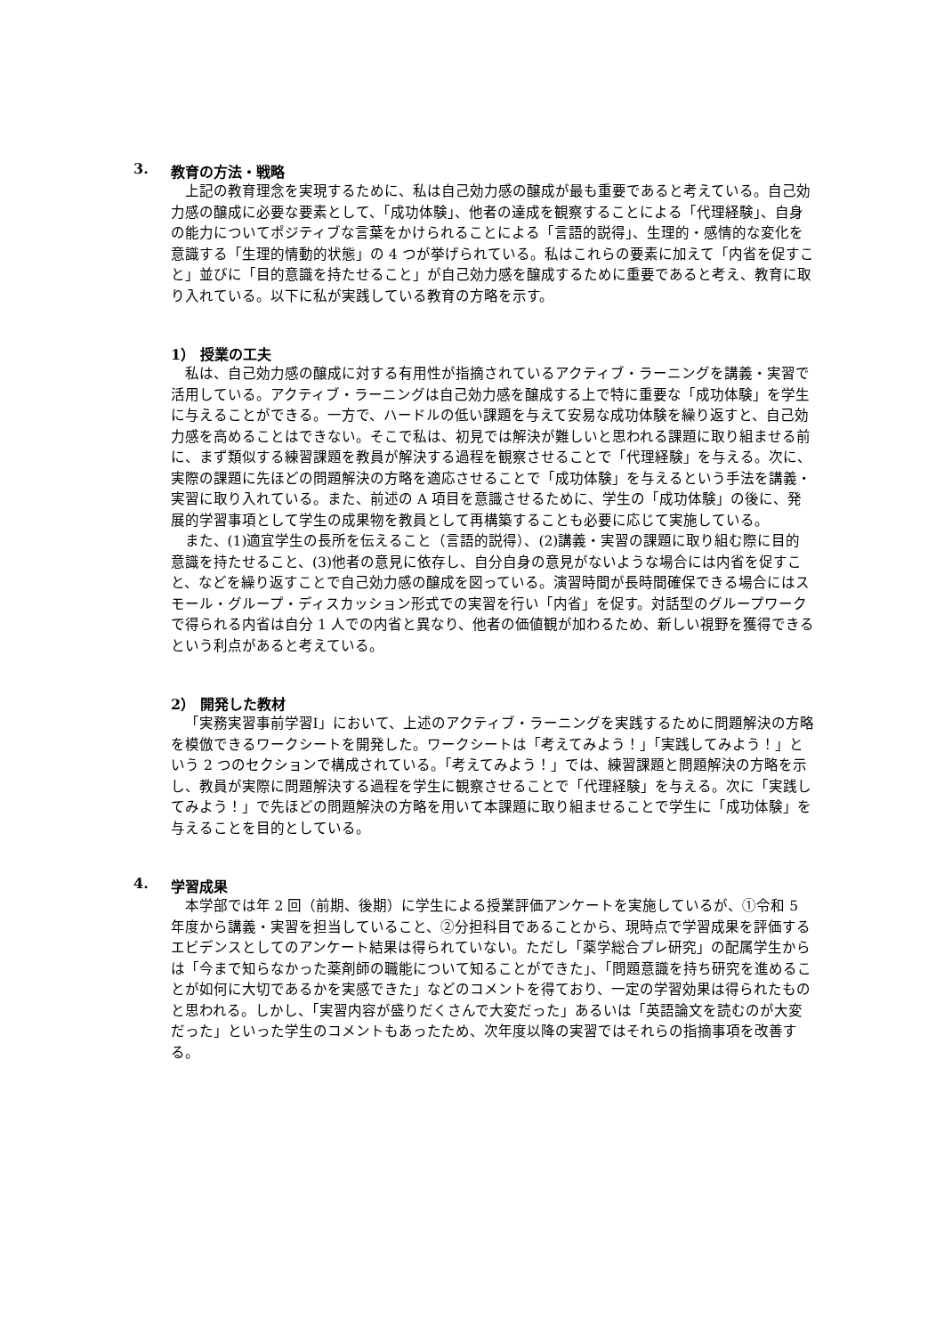3. 教育の方法・戦略
上記の教育理念を実現するために、私は自己効力感の醸成が最も重要であると考えている。自己効力感の醸成に必要な要素として、「成功体験」、他者の達成を観察することによる「代理経験」、自身の能力についてポジティブな言葉をかけられることによる「言語的説得」、生理的・感情的な変化を意識する「生理的情動的状態」の 4 つが挙げられている。私はこれらの要素に加えて「内省を促すこと」並びに「目的意識を持たせること」が自己効力感を醸成するために重要であると考え、教育に取り入れている。以下に私が実践している教育の方略を示す。
1） 授業の工夫
私は、自己効力感の醸成に対する有用性が指摘されているアクティブ・ラーニングを講義・実習で活用している。アクティブ・ラーニングは自己効力感を醸成する上で特に重要な「成功体験」を学生に与えることができる。一方で、ハードルの低い課題を与えて安易な成功体験を繰り返すと、自己効力感を高めることはできない。そこで私は、初見では解決が難しいと思われる課題に取り組ませる前に、まず類似する練習課題を教員が解決する過程を観察させることで「代理経験」を与える。次に、実際の課題に先ほどの問題解決の方略を適応させることで「成功体験」を与えるという手法を講義・実習に取り入れている。また、前述の A 項目を意識させるために、学生の「成功体験」の後に、発展的学習事項として学生の成果物を教員として再構築することも必要に応じて実施している。
また、(1)適宜学生の長所を伝えること（言語的説得）、(2)講義・実習の課題に取り組む際に目的意識を持たせること、(3)他者の意見に依存し、自分自身の意見がないような場合には内省を促すこと、などを繰り返すことで自己効力感の醸成を図っている。演習時間が長時間確保できる場合にはスモール・グループ・ディスカッション形式での実習を行い「内省」を促す。対話型のグループワークで得られる内省は自分 1 人での内省と異なり、他者の価値観が加わるため、新しい視野を獲得できるという利点があると考えている。
2） 開発した教材
「実務実習事前学習I」において、上述のアクティブ・ラーニングを実践するために問題解決の方略を模倣できるワークシートを開発した。ワークシートは「考えてみよう！」「実践してみよう！」という 2 つのセクションで構成されている。「考えてみよう！」では、練習課題と問題解決の方略を示し、教員が実際に問題解決する過程を学生に観察させることで「代理経験」を与える。次に「実践してみよう！」で先ほどの問題解決の方略を用いて本課題に取り組ませることで学生に「成功体験」を与えることを目的としている。
4. 学習成果
本学部では年 2 回（前期、後期）に学生による授業評価アンケートを実施しているが、①令和 5 年度から講義・実習を担当していること、②分担科目であることから、現時点で学習成果を評価するエビデンスとしてのアンケート結果は得られていない。ただし「薬学総合プレ研究」の配属学生からは「今まで知らなかった薬剤師の職能について知ることができた」、「問題意識を持ち研究を進めることが如何に大切であるかを実感できた」などのコメントを得ており、一定の学習効果は得られたものと思われる。しかし、「実習内容が盛りだくさんで大変だった」あるいは「英語論文を読むのが大変だった」といった学生のコメントもあったため、次年度以降の実習ではそれらの指摘事項を改善する。